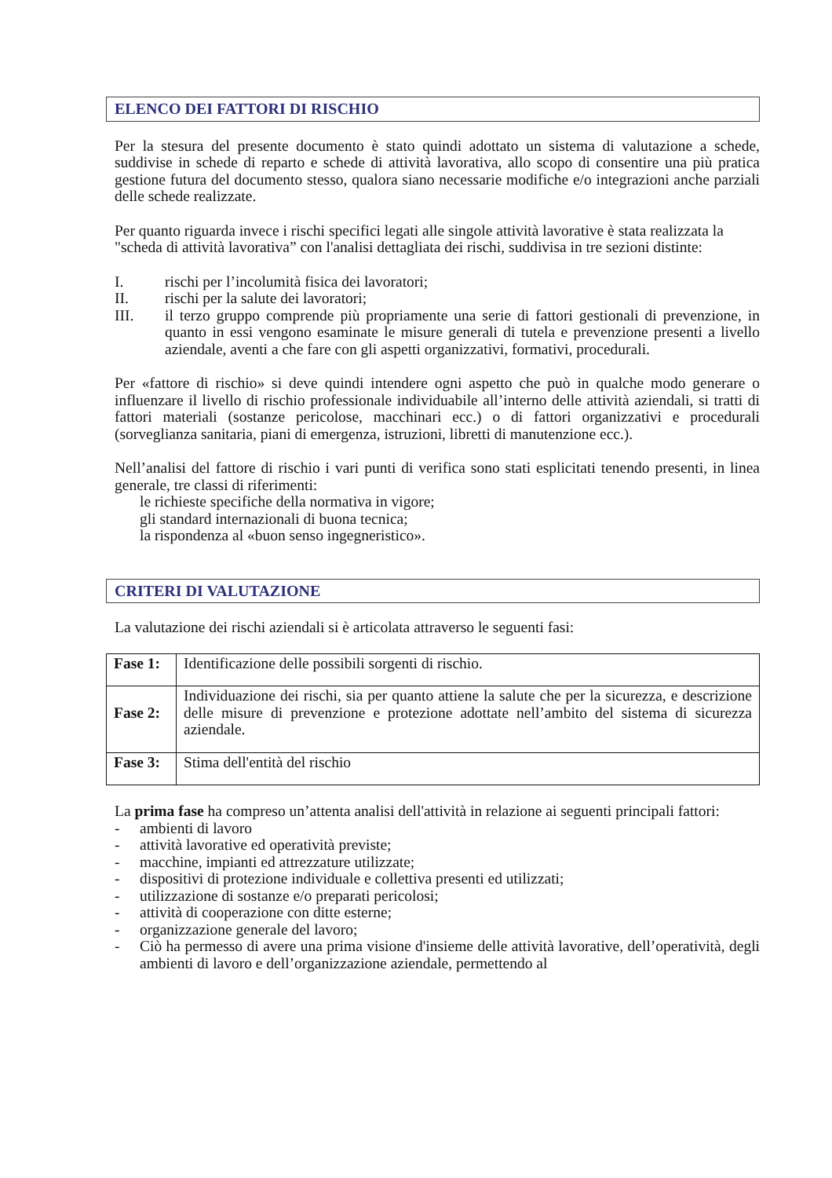ELENCO DEI FATTORI DI RISCHIO
Per la stesura del presente documento è stato quindi adottato un sistema di valutazione a schede, suddivise in schede di reparto e schede di attività lavorativa, allo scopo di consentire una più pratica gestione futura del documento stesso, qualora siano necessarie modifiche e/o integrazioni anche parziali delle schede realizzate.
Per quanto riguarda invece i rischi specifici legati alle singole attività lavorative è stata realizzata la
"scheda di attività lavorativa” con l'analisi dettagliata dei rischi, suddivisa in tre sezioni distinte:
I. rischi per l’incolumità fisica dei lavoratori;
II. rischi per la salute dei lavoratori;
III. il terzo gruppo comprende più propriamente una serie di fattori gestionali di prevenzione, in quanto in essi vengono esaminate le misure generali di tutela e prevenzione presenti a livello aziendale, aventi a che fare con gli aspetti organizzativi, formativi, procedurali.
Per «fattore di rischio» si deve quindi intendere ogni aspetto che può in qualche modo generare o influenzare il livello di rischio professionale individuabile all’interno delle attività aziendali, si tratti di fattori materiali (sostanze pericolose, macchinari ecc.) o di fattori organizzativi e procedurali (sorveglianza sanitaria, piani di emergenza, istruzioni, libretti di manutenzione ecc.).
Nell’analisi del fattore di rischio i vari punti di verifica sono stati esplicitati tenendo presenti, in linea generale, tre classi di riferimenti:
le richieste specifiche della normativa in vigore;
gli standard internazionali di buona tecnica;
la rispondenza al «buon senso ingegneristico».
CRITERI DI VALUTAZIONE
La valutazione dei rischi aziendali si è articolata attraverso le seguenti fasi:
| Fase 1: | Identificazione delle possibili sorgenti di rischio. |
| Fase 2: | Individuazione dei rischi, sia per quanto attiene la salute che per la sicurezza, e descrizione delle misure di prevenzione e protezione adottate nell’ambito del sistema di sicurezza aziendale. |
| Fase 3: | Stima dell'entità del rischio |
La prima fase ha compreso un’attenta analisi dell'attività in relazione ai seguenti principali fattori:
- ambienti di lavoro
- attività lavorative ed operatività previste;
- macchine, impianti ed attrezzature utilizzate;
- dispositivi di protezione individuale e collettiva presenti ed utilizzati;
- utilizzazione di sostanze e/o preparati pericolosi;
- attività di cooperazione con ditte esterne;
- organizzazione generale del lavoro;
- Ciò ha permesso di avere una prima visione d'insieme delle attività lavorative, dell’operatività, degli ambienti di lavoro e dell’organizzazione aziendale, permettendo al